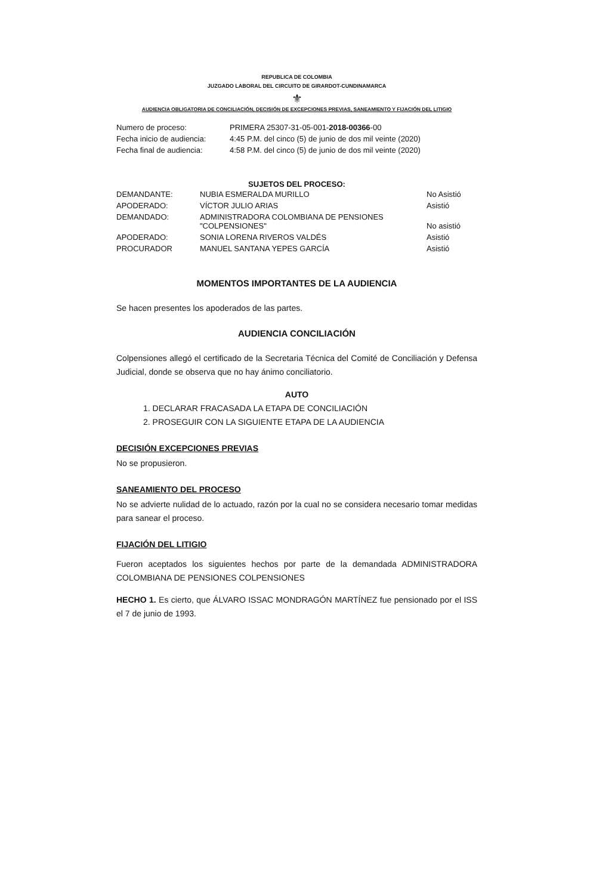REPUBLICA DE COLOMBIA
JUZGADO LABORAL DEL CIRCUITO DE GIRARDOT-CUNDINAMARCA
⚜
AUDIENCIA OBLIGATORIA DE CONCILIACIÓN, DECISIÓN DE EXCEPCIONES PREVIAS, SANEAMIENTO Y FIJACIÓN DEL LITIGIO
| Numero de proceso: | PRIMERA 25307-31-05-001- 2018-00366 -00 |
| Fecha inicio de audiencia: | 4:45 P.M. del cinco (5) de junio de dos mil veinte (2020) |
| Fecha final de audiencia: | 4:58 P.M. del cinco (5) de junio de dos mil veinte (2020) |
SUJETOS DEL PROCESO:
| DEMANDANTE: | NUBIA ESMERALDA MURILLO | No Asistió |
| APODERADO: | VÍCTOR JULIO ARIAS | Asistió |
| DEMANDADO: | ADMINISTRADORA COLOMBIANA DE PENSIONES "COLPENSIONES" | No asistió |
| APODERADO: | SONIA LORENA RIVEROS VALDÉS | Asistió |
| PROCURADOR | MANUEL SANTANA YEPES GARCÍA | Asistió |
MOMENTOS IMPORTANTES DE LA AUDIENCIA
Se hacen presentes los apoderados de las partes.
AUDIENCIA CONCILIACIÓN
Colpensiones allegó el certificado de la Secretaria Técnica del Comité de Conciliación y Defensa Judicial, donde se observa que no hay ánimo conciliatorio.
AUTO
1. DECLARAR FRACASADA LA ETAPA DE CONCILIACIÓN
2. PROSEGUIR CON LA SIGUIENTE ETAPA DE LA AUDIENCIA
DECISIÓN EXCEPCIONES PREVIAS
No se propusieron.
SANEAMIENTO DEL PROCESO
No se advierte nulidad de lo actuado, razón por la cual no se considera necesario tomar medidas para sanear el proceso.
FIJACIÓN DEL LITIGIO
Fueron aceptados los siguientes hechos por parte de la demandada ADMINISTRADORA COLOMBIANA DE PENSIONES COLPENSIONES
HECHO 1. Es cierto, que ÁLVARO ISSAC MONDRAGÓN MARTÍNEZ fue pensionado por el ISS el 7 de junio de 1993.